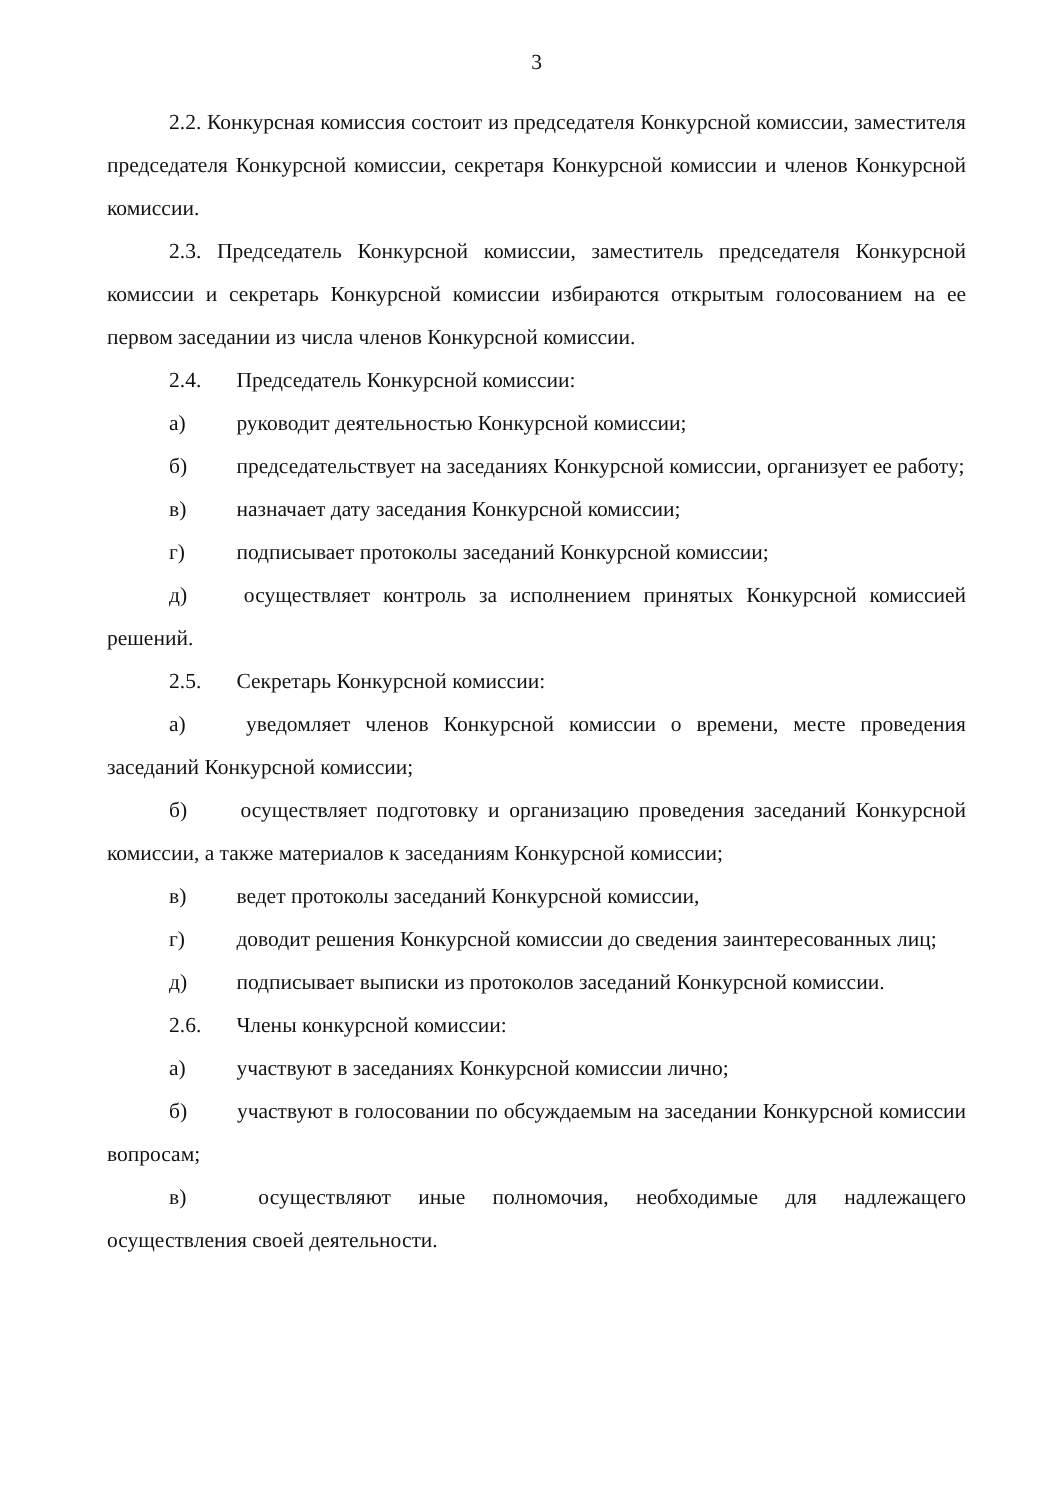3
2.2. Конкурсная комиссия состоит из председателя Конкурсной комиссии, заместителя председателя Конкурсной комиссии, секретаря Конкурсной комиссии и членов Конкурсной комиссии.
2.3. Председатель Конкурсной комиссии, заместитель председателя Конкурсной комиссии и секретарь Конкурсной комиссии избираются открытым голосованием на ее первом заседании из числа членов Конкурсной комиссии.
2.4. Председатель Конкурсной комиссии:
а) руководит деятельностью Конкурсной комиссии;
б) председательствует на заседаниях Конкурсной комиссии, организует ее работу;
в) назначает дату заседания Конкурсной комиссии;
г) подписывает протоколы заседаний Конкурсной комиссии;
д) осуществляет контроль за исполнением принятых Конкурсной комиссией решений.
2.5. Секретарь Конкурсной комиссии:
а) уведомляет членов Конкурсной комиссии о времени, месте проведения заседаний Конкурсной комиссии;
б) осуществляет подготовку и организацию проведения заседаний Конкурсной комиссии, а также материалов к заседаниям Конкурсной комиссии;
в) ведет протоколы заседаний Конкурсной комиссии,
г) доводит решения Конкурсной комиссии до сведения заинтересованных лиц;
д) подписывает выписки из протоколов заседаний Конкурсной комиссии.
2.6. Члены конкурсной комиссии:
а) участвуют в заседаниях Конкурсной комиссии лично;
б) участвуют в голосовании по обсуждаемым на заседании Конкурсной комиссии вопросам;
в) осуществляют иные полномочия, необходимые для надлежащего осуществления своей деятельности.